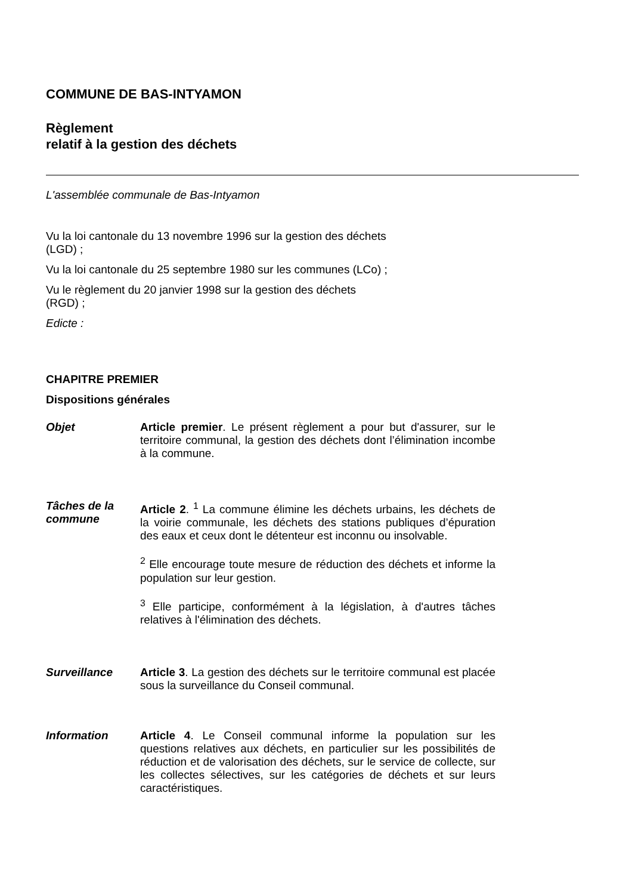COMMUNE DE BAS-INTYAMON
Règlement
relatif à la gestion des déchets
L'assemblée communale de Bas-Intyamon
Vu la loi cantonale du 13 novembre 1996 sur la gestion des déchets
(LGD) ;
Vu la loi cantonale du 25 septembre 1980 sur les communes (LCo) ;
Vu le règlement du 20 janvier 1998 sur la gestion des déchets
(RGD) ;
Edicte :
CHAPITRE PREMIER
Dispositions générales
Objet
Article premier. Le présent règlement a pour but d'assurer, sur le territoire communal, la gestion des déchets dont l’élimination incombe à la commune.
Tâches de la commune
Article 2. <sup>1</sup> La commune élimine les déchets urbains, les déchets de la voirie communale, les déchets des stations publiques d’épuration des eaux et ceux dont le détenteur est inconnu ou insolvable.
<sup>2</sup> Elle encourage toute mesure de réduction des déchets et informe la population sur leur gestion.
<sup>3</sup> Elle participe, conformément à la législation, à d'autres tâches relatives à l'élimination des déchets.
Surveillance
Article 3. La gestion des déchets sur le territoire communal est placée sous la surveillance du Conseil communal.
Information
Article 4. Le Conseil communal informe la population sur les questions relatives aux déchets, en particulier sur les possibilités de réduction et de valorisation des déchets, sur le service de collecte, sur les collectes sélectives, sur les catégories de déchets et sur leurs caractéristiques.